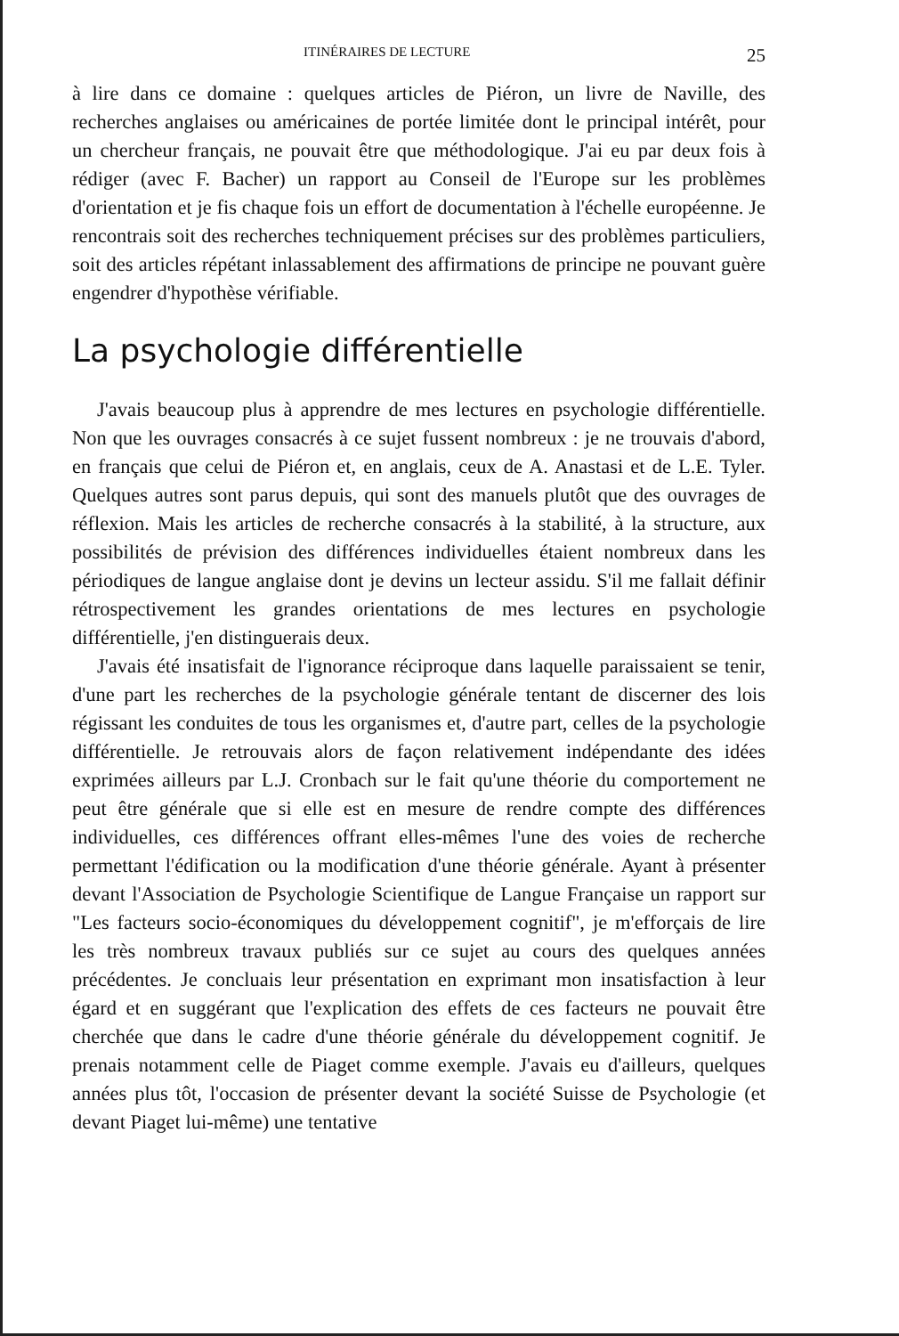ITINÉRAIRES DE LECTURE 25
à lire dans ce domaine : quelques articles de Piéron, un livre de Naville, des recherches anglaises ou américaines de portée limitée dont le principal intérêt, pour un chercheur français, ne pouvait être que méthodologique. J'ai eu par deux fois à rédiger (avec F. Bacher) un rapport au Conseil de l'Europe sur les problèmes d'orientation et je fis chaque fois un effort de documentation à l'échelle européenne. Je rencontrais soit des recherches techniquement précises sur des problèmes particuliers, soit des articles répétant inlassablement des affirmations de principe ne pouvant guère engendrer d'hypothèse vérifiable.
La psychologie différentielle
J'avais beaucoup plus à apprendre de mes lectures en psychologie différentielle. Non que les ouvrages consacrés à ce sujet fussent nombreux : je ne trouvais d'abord, en français que celui de Piéron et, en anglais, ceux de A. Anastasi et de L.E. Tyler. Quelques autres sont parus depuis, qui sont des manuels plutôt que des ouvrages de réflexion. Mais les articles de recherche consacrés à la stabilité, à la structure, aux possibilités de prévision des différences individuelles étaient nombreux dans les périodiques de langue anglaise dont je devins un lecteur assidu. S'il me fallait définir rétrospectivement les grandes orientations de mes lectures en psychologie différentielle, j'en distinguerais deux.
J'avais été insatisfait de l'ignorance réciproque dans laquelle paraissaient se tenir, d'une part les recherches de la psychologie générale tentant de discerner des lois régissant les conduites de tous les organismes et, d'autre part, celles de la psychologie différentielle. Je retrouvais alors de façon relativement indépendante des idées exprimées ailleurs par L.J. Cronbach sur le fait qu'une théorie du comportement ne peut être générale que si elle est en mesure de rendre compte des différences individuelles, ces différences offrant elles-mêmes l'une des voies de recherche permettant l'édification ou la modification d'une théorie générale. Ayant à présenter devant l'Association de Psychologie Scientifique de Langue Française un rapport sur "Les facteurs socio-économiques du développement cognitif", je m'efforçais de lire les très nombreux travaux publiés sur ce sujet au cours des quelques années précédentes. Je concluais leur présentation en exprimant mon insatisfaction à leur égard et en suggérant que l'explication des effets de ces facteurs ne pouvait être cherchée que dans le cadre d'une théorie générale du développement cognitif. Je prenais notamment celle de Piaget comme exemple. J'avais eu d'ailleurs, quelques années plus tôt, l'occasion de présenter devant la société Suisse de Psychologie (et devant Piaget lui-même) une tentative